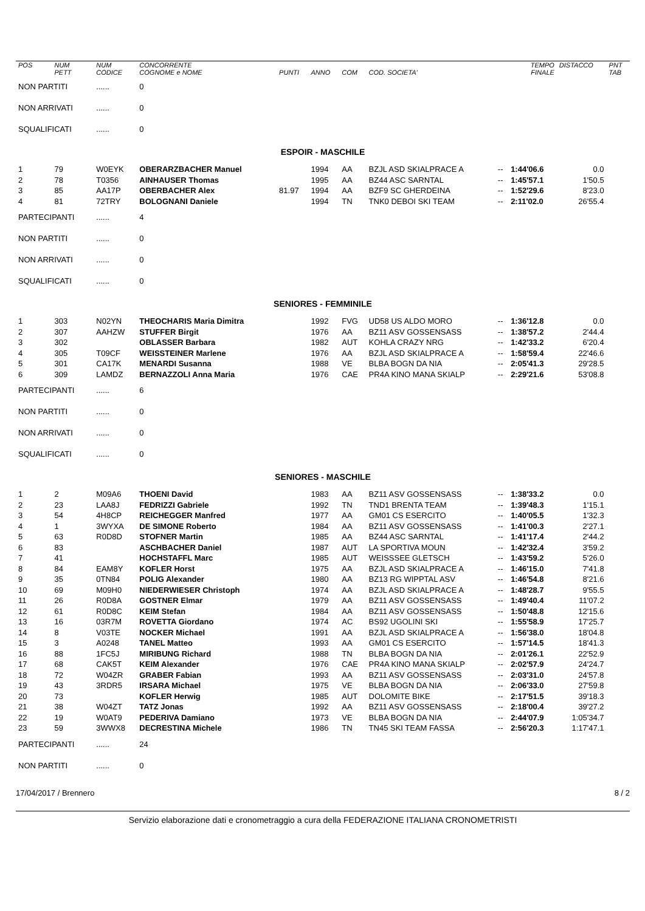| POS | NUM PETT | NUM CODICE | CONCORRENTE COGNOME e NOME | PUNTI | ANNO | COM | COD. SOCIETA' | | TEMPO FINALE | DISTACCO | PNT TAB |
| --- | --- | --- | --- | --- | --- | --- | --- | --- | --- | --- | --- |
| NON PARTITI | | ...... | 0 | | | | | | | | |
| NON ARRIVATI | | ...... | 0 | | | | | | | | |
| SQUALIFICATI | | ...... | 0 | | | | | | | | |
| ESPOIR - MASCHILE | | | | | | | | | | | |
| 1 | 79 | W0EYK | OBERARZBACHER Manuel | | 1994 | AA | BZJL ASD SKIALPRACE A | -- | 1:44'06.6 | 0.0 | |
| 2 | 78 | T0356 | AINHAUSER Thomas | | 1995 | AA | BZ44 ASC SARNTAL | -- | 1:45'57.1 | 1'50.5 | |
| 3 | 85 | AA17P | OBERBACHER Alex | 81.97 | 1994 | AA | BZF9 SC GHERDEINA | -- | 1:52'29.6 | 8'23.0 | |
| 4 | 81 | 72TRY | BOLOGNANI Daniele | | 1994 | TN | TNK0 DEBOI SKI TEAM | -- | 2:11'02.0 | 26'55.4 | |
| PARTECIPANTI | | ...... | 4 | | | | | | | | |
| NON PARTITI | | ...... | 0 | | | | | | | | |
| NON ARRIVATI | | ...... | 0 | | | | | | | | |
| SQUALIFICATI | | ...... | 0 | | | | | | | | |
| SENIORES - FEMMINILE | | | | | | | | | | | |
| 1 | 303 | N02YN | THEOCHARIS Maria Dimitra | | 1992 | FVG | UD58 US ALDO MORO | -- | 1:36'12.8 | 0.0 | |
| 2 | 307 | AAHZW | STUFFER Birgit | | 1976 | AA | BZ11 ASV GOSSENSASS | -- | 1:38'57.2 | 2'44.4 | |
| 3 | 302 | | OBLASSER Barbara | | 1982 | AUT | KOHLA CRAZY NRG | -- | 1:42'33.2 | 6'20.4 | |
| 4 | 305 | T09CF | WEISSTEINER Marlene | | 1976 | AA | BZJL ASD SKIALPRACE A | -- | 1:58'59.4 | 22'46.6 | |
| 5 | 301 | CA17K | MENARDI Susanna | | 1988 | VE | BLBA BOGN DA NIA | -- | 2:05'41.3 | 29'28.5 | |
| 6 | 309 | LAMDZ | BERNAZZOLI Anna Maria | | 1976 | CAE | PR4A KINO MANA SKIALP | -- | 2:29'21.6 | 53'08.8 | |
| PARTECIPANTI | | ...... | 6 | | | | | | | | |
| NON PARTITI | | ...... | 0 | | | | | | | | |
| NON ARRIVATI | | ...... | 0 | | | | | | | | |
| SQUALIFICATI | | ...... | 0 | | | | | | | | |
| SENIORES - MASCHILE | | | | | | | | | | | |
| 1 | 2 | M09A6 | THOENI David | | 1983 | AA | BZ11 ASV GOSSENSASS | -- | 1:38'33.2 | 0.0 | |
| 2 | 23 | LAA8J | FEDRIZZI Gabriele | | 1992 | TN | TND1 BRENTA TEAM | -- | 1:39'48.3 | 1'15.1 | |
| 3 | 54 | 4H8CP | REICHEGGER Manfred | | 1977 | AA | GM01 CS ESERCITO | -- | 1:40'05.5 | 1'32.3 | |
| 4 | 1 | 3WYXA | DE SIMONE Roberto | | 1984 | AA | BZ11 ASV GOSSENSASS | -- | 1:41'00.3 | 2'27.1 | |
| 5 | 63 | R0D8D | STOFNER Martin | | 1985 | AA | BZ44 ASC SARNTAL | -- | 1:41'17.4 | 2'44.2 | |
| 6 | 83 | | ASCHBACHER Daniel | | 1987 | AUT | LA SPORTIVA MOUN | -- | 1:42'32.4 | 3'59.2 | |
| 7 | 41 | | HOCHSTAFFL Marc | | 1985 | AUT | WEISSSEE GLETSCH | -- | 1:43'59.2 | 5'26.0 | |
| 8 | 84 | EAM8Y | KOFLER Horst | | 1975 | AA | BZJL ASD SKIALPRACE A | -- | 1:46'15.0 | 7'41.8 | |
| 9 | 35 | 0TN84 | POLIG Alexander | | 1980 | AA | BZ13 RG WIPPTAL ASV | -- | 1:46'54.8 | 8'21.6 | |
| 10 | 69 | M09H0 | NIEDERWIESER Christoph | | 1974 | AA | BZJL ASD SKIALPRACE A | -- | 1:48'28.7 | 9'55.5 | |
| 11 | 26 | R0D8A | GOSTNER Elmar | | 1979 | AA | BZ11 ASV GOSSENSASS | -- | 1:49'40.4 | 11'07.2 | |
| 12 | 61 | R0D8C | KEIM Stefan | | 1984 | AA | BZ11 ASV GOSSENSASS | -- | 1:50'48.8 | 12'15.6 | |
| 13 | 16 | 03R7M | ROVETTA Giordano | | 1974 | AC | BS92 UGOLINI SKI | -- | 1:55'58.9 | 17'25.7 | |
| 14 | 8 | V03TE | NOCKER Michael | | 1991 | AA | BZJL ASD SKIALPRACE A | -- | 1:56'38.0 | 18'04.8 | |
| 15 | 3 | A0248 | TANEL Matteo | | 1993 | AA | GM01 CS ESERCITO | -- | 1:57'14.5 | 18'41.3 | |
| 16 | 88 | 1FC5J | MIRIBUNG Richard | | 1988 | TN | BLBA BOGN DA NIA | -- | 2:01'26.1 | 22'52.9 | |
| 17 | 68 | CAK5T | KEIM Alexander | | 1976 | CAE | PR4A KINO MANA SKIALP | -- | 2:02'57.9 | 24'24.7 | |
| 18 | 72 | W04ZR | GRABER Fabian | | 1993 | AA | BZ11 ASV GOSSENSASS | -- | 2:03'31.0 | 24'57.8 | |
| 19 | 43 | 3RDR5 | IRSARA Michael | | 1975 | VE | BLBA BOGN DA NIA | -- | 2:06'33.0 | 27'59.8 | |
| 20 | 73 | | KOFLER Herwig | | 1985 | AUT | DOLOMITE BIKE | -- | 2:17'51.5 | 39'18.3 | |
| 21 | 38 | W04ZT | TATZ Jonas | | 1992 | AA | BZ11 ASV GOSSENSASS | -- | 2:18'00.4 | 39'27.2 | |
| 22 | 19 | W0AT9 | PEDERIVA Damiano | | 1973 | VE | BLBA BOGN DA NIA | -- | 2:44'07.9 | 1:05'34.7 | |
| 23 | 59 | 3WWX8 | DECRESTINA Michele | | 1986 | TN | TN45 SKI TEAM FASSA | -- | 2:56'20.3 | 1:17'47.1 | |
| PARTECIPANTI | | ...... | 24 | | | | | | | | |
| NON PARTITI | | ...... | 0 | | | | | | | | |
17/04/2017 / Brennero 8 / 2
Servizio elaborazione dati e cronometraggio a cura della FEDERAZIONE ITALIANA CRONOMETRISTI